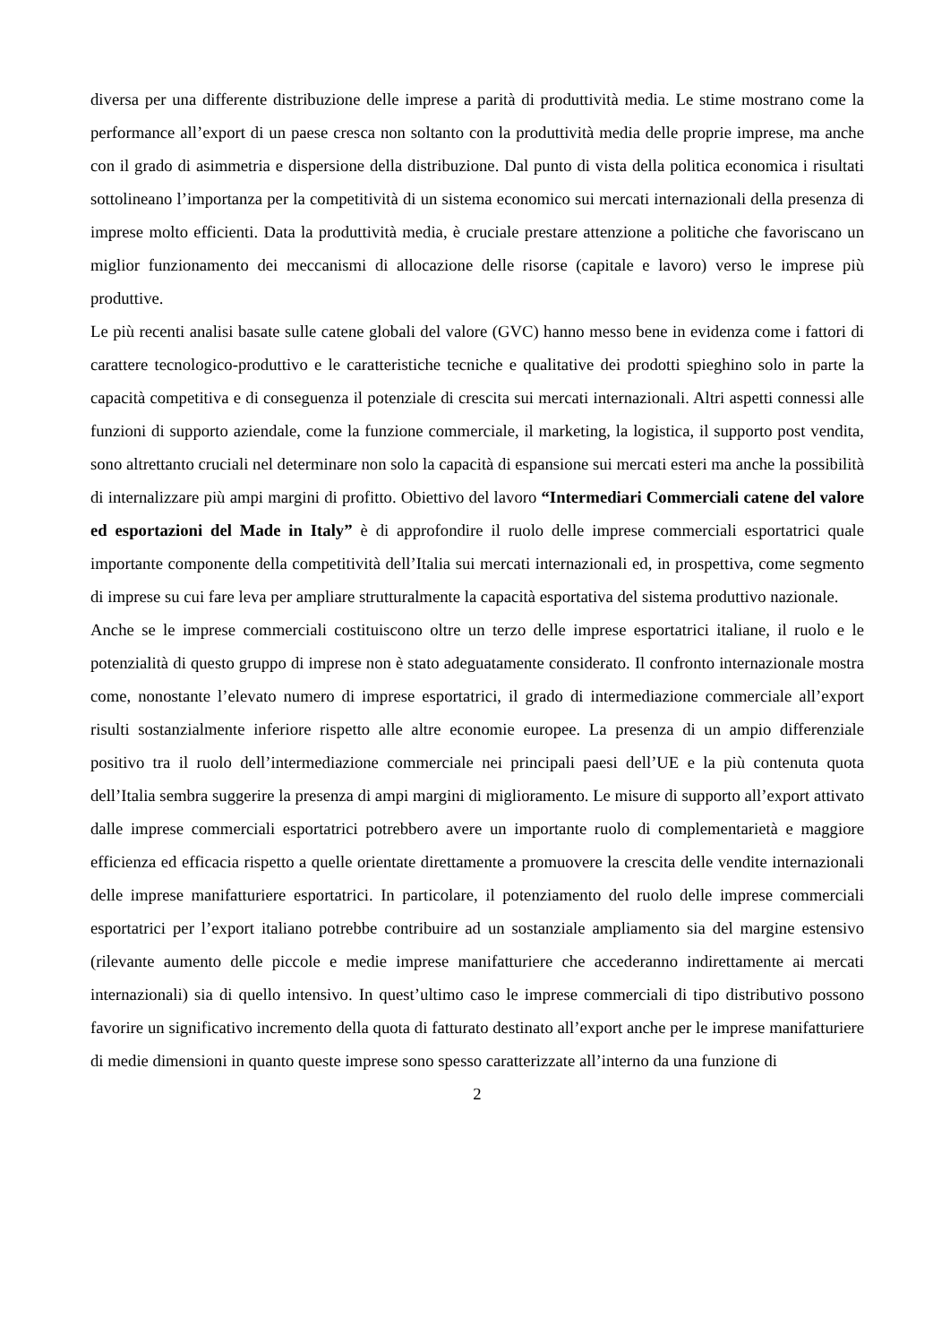diversa per una differente distribuzione delle imprese a parità di produttività media. Le stime mostrano come la performance all’export di un paese cresca non soltanto con la produttività media delle proprie imprese, ma anche con il grado di asimmetria e dispersione della distribuzione. Dal punto di vista della politica economica i risultati sottolineano l’importanza per la competitività di un sistema economico sui mercati internazionali della presenza di imprese molto efficienti. Data la produttività media, è cruciale prestare attenzione a politiche che favoriscano un miglior funzionamento dei meccanismi di allocazione delle risorse (capitale e lavoro) verso le imprese più produttive.
Le più recenti analisi basate sulle catene globali del valore (GVC) hanno messo bene in evidenza come i fattori di carattere tecnologico-produttivo e le caratteristiche tecniche e qualitative dei prodotti spieghino solo in parte la capacità competitiva e di conseguenza il potenziale di crescita sui mercati internazionali. Altri aspetti connessi alle funzioni di supporto aziendale, come la funzione commerciale, il marketing, la logistica, il supporto post vendita, sono altrettanto cruciali nel determinare non solo la capacità di espansione sui mercati esteri ma anche la possibilità di internalizzare più ampi margini di profitto. Obiettivo del lavoro “Intermediari Commerciali catene del valore ed esportazioni del Made in Italy” è di approfondire il ruolo delle imprese commerciali esportatrici quale importante componente della competitività dell’Italia sui mercati internazionali ed, in prospettiva, come segmento di imprese su cui fare leva per ampliare strutturalmente la capacità esportativa del sistema produttivo nazionale.
Anche se le imprese commerciali costituiscono oltre un terzo delle imprese esportatrici italiane, il ruolo e le potenzialità di questo gruppo di imprese non è stato adeguatamente considerato. Il confronto internazionale mostra come, nonostante l’elevato numero di imprese esportatrici, il grado di intermediazione commerciale all’export risulti sostanzialmente inferiore rispetto alle altre economie europee. La presenza di un ampio differenziale positivo tra il ruolo dell’intermediazione commerciale nei principali paesi dell’UE e la più contenuta quota dell’Italia sembra suggerire la presenza di ampi margini di miglioramento. Le misure di supporto all’export attivato dalle imprese commerciali esportatrici potrebbero avere un importante ruolo di complementarietà e maggiore efficienza ed efficacia rispetto a quelle orientate direttamente a promuovere la crescita delle vendite internazionali delle imprese manifatturiere esportatrici. In particolare, il potenziamento del ruolo delle imprese commerciali esportatrici per l’export italiano potrebbe contribuire ad un sostanziale ampliamento sia del margine estensivo (rilevante aumento delle piccole e medie imprese manifatturiere che accederanno indirettamente ai mercati internazionali) sia di quello intensivo. In quest’ultimo caso le imprese commerciali di tipo distributivo possono favorire un significativo incremento della quota di fatturato destinato all’export anche per le imprese manifatturiere di medie dimensioni in quanto queste imprese sono spesso caratterizzate all’interno da una funzione di
2